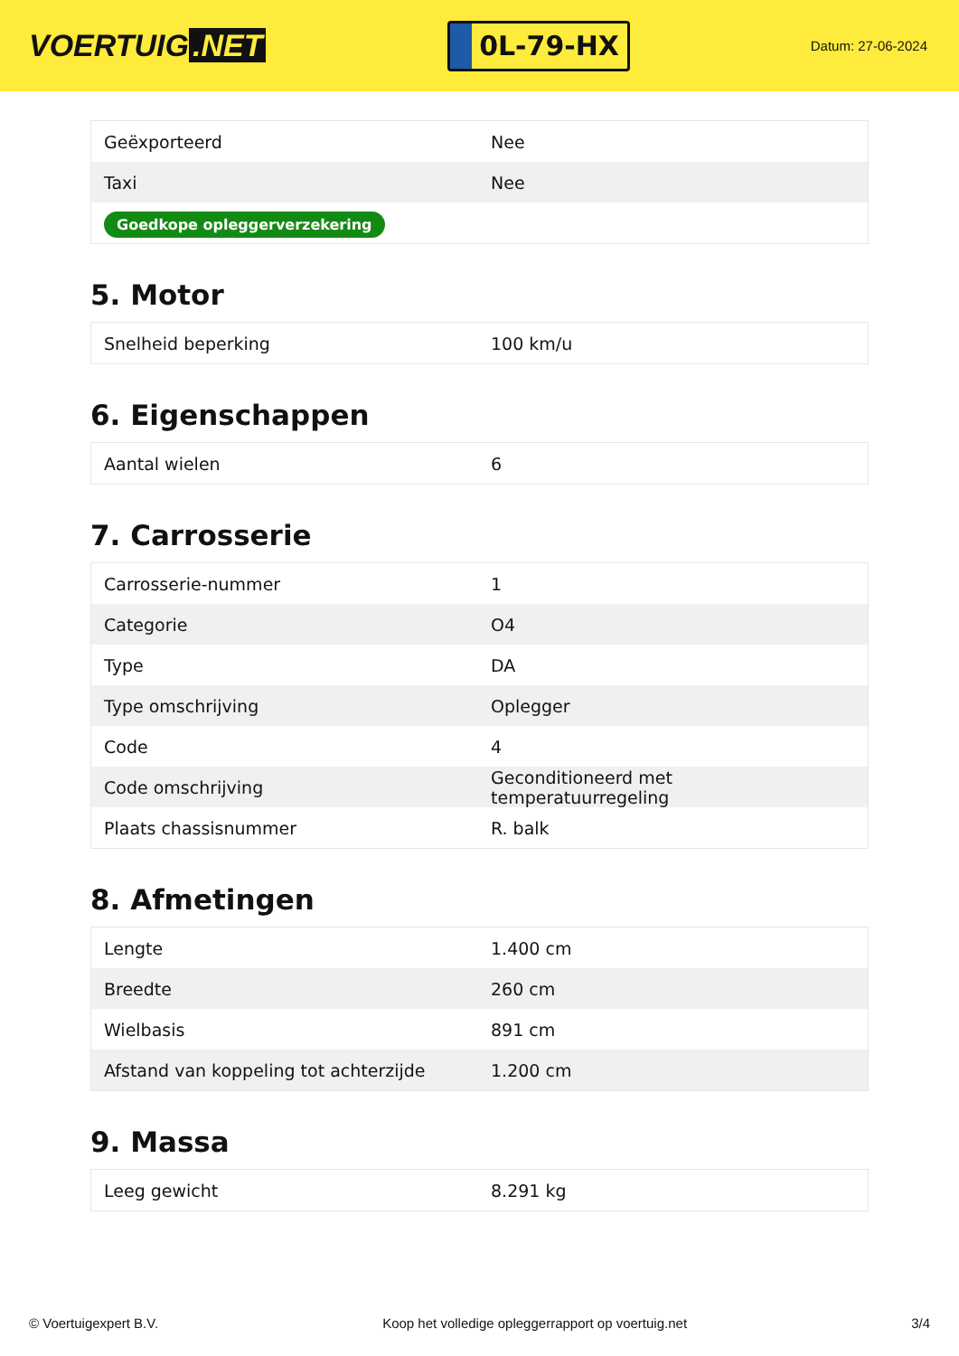VOERTUIG.NET
0L-79-HX
Datum: 27-06-2024
| Geëxporteerd | Nee |
| Taxi | Nee |
| Goedkope opleggerverzekering | |
5. Motor
| Snelheid beperking | 100 km/u |
6. Eigenschappen
| Aantal wielen | 6 |
7. Carrosserie
| Carrosserie-nummer | 1 |
| Categorie | O4 |
| Type | DA |
| Type omschrijving | Oplegger |
| Code | 4 |
| Code omschrijving | Geconditioneerd met temperatuurregeling |
| Plaats chassisnummer | R. balk |
8. Afmetingen
| Lengte | 1.400 cm |
| Breedte | 260 cm |
| Wielbasis | 891 cm |
| Afstand van koppeling tot achterzijde | 1.200 cm |
9. Massa
| Leeg gewicht | 8.291 kg |
© Voertuigexpert B.V. Koop het volledige opleggerrapport op voertuig.net 3/4